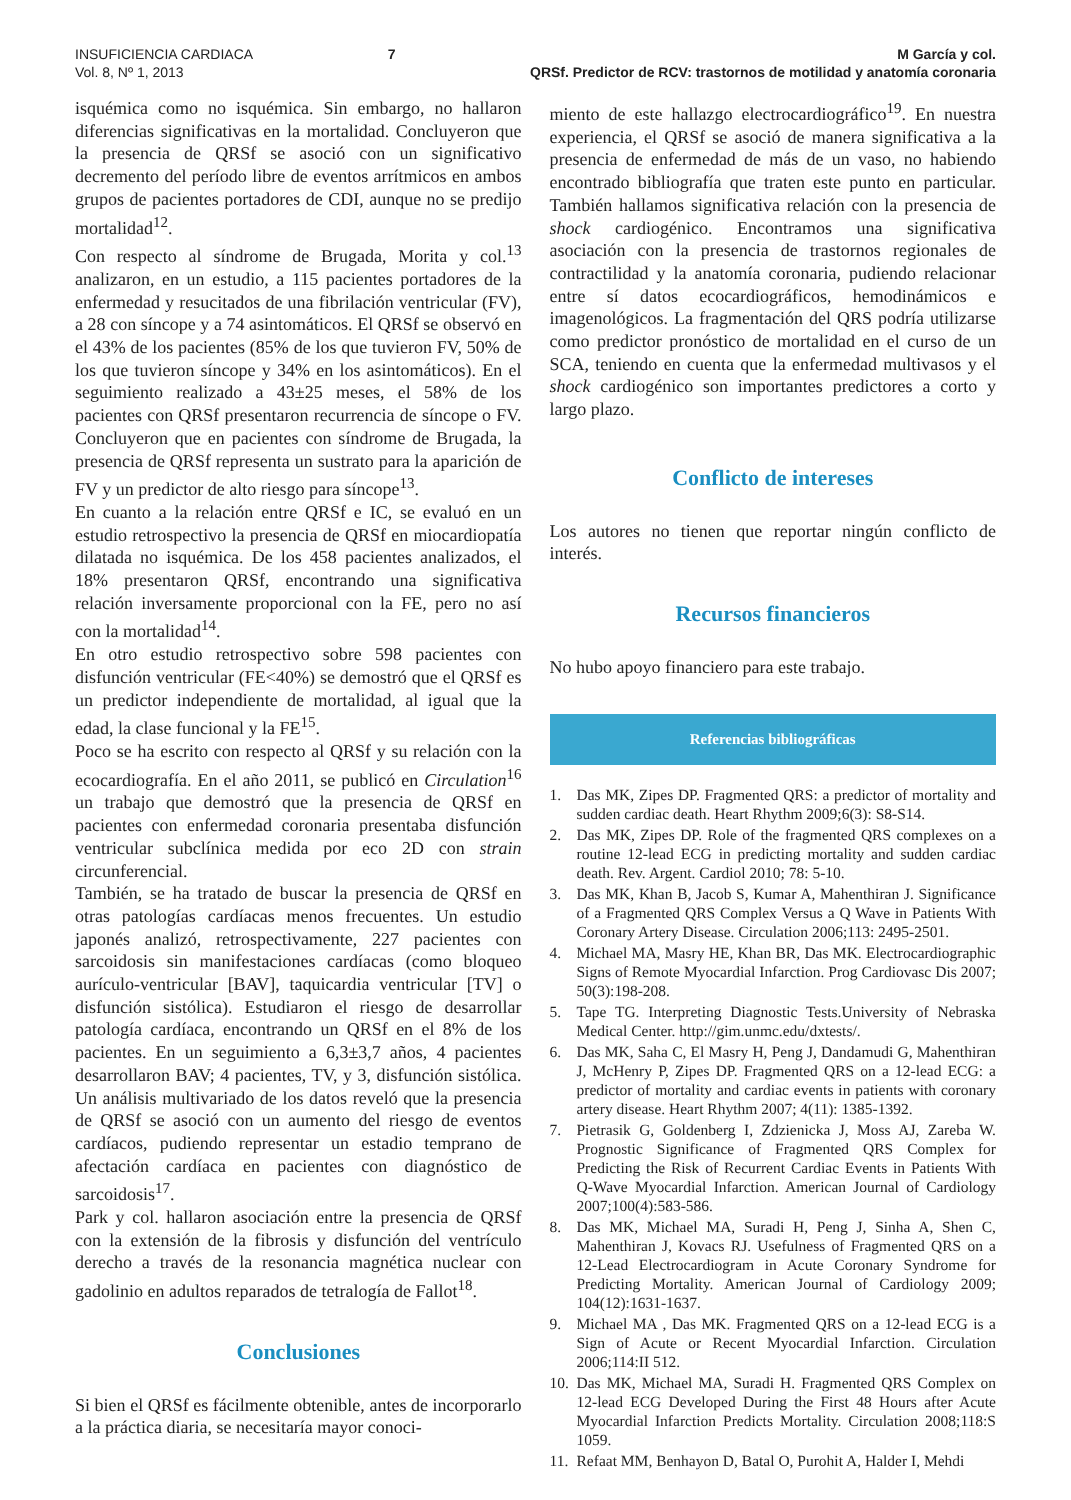INSUFICIENCIA CARDIACA
Vol. 8, Nº 1, 2013
7 M García y col.
QRSf. Predictor de RCV: trastornos de motilidad y anatomía coronaria
isquémica como no isquémica. Sin embargo, no hallaron diferencias significativas en la mortalidad. Concluyeron que la presencia de QRSf se asoció con un significativo decremento del período libre de eventos arrítmicos en ambos grupos de pacientes portadores de CDI, aunque no se predijo mortalidad<sup>12</sup>.
Con respecto al síndrome de Brugada, Morita y col.<sup>13</sup> analizaron, en un estudio, a 115 pacientes portadores de la enfermedad y resucitados de una fibrilación ventricular (FV), a 28 con síncope y a 74 asintomáticos. El QRSf se observó en el 43% de los pacientes (85% de los que tuvieron FV, 50% de los que tuvieron síncope y 34% en los asintomáticos). En el seguimiento realizado a 43±25 meses, el 58% de los pacientes con QRSf presentaron recurrencia de síncope o FV. Concluyeron que en pacientes con síndrome de Brugada, la presencia de QRSf representa un sustrato para la aparición de FV y un predictor de alto riesgo para síncope<sup>13</sup>.
En cuanto a la relación entre QRSf e IC, se evaluó en un estudio retrospectivo la presencia de QRSf en miocardiopatía dilatada no isquémica. De los 458 pacientes analizados, el 18% presentaron QRSf, encontrando una significativa relación inversamente proporcional con la FE, pero no así con la mortalidad<sup>14</sup>.
En otro estudio retrospectivo sobre 598 pacientes con disfunción ventricular (FE<40%) se demostró que el QRSf es un predictor independiente de mortalidad, al igual que la edad, la clase funcional y la FE<sup>15</sup>.
Poco se ha escrito con respecto al QRSf y su relación con la ecocardiografía. En el año 2011, se publicó en Circulation<sup>16</sup> un trabajo que demostró que la presencia de QRSf en pacientes con enfermedad coronaria presentaba disfunción ventricular subclínica medida por eco 2D con strain circunferencial.
También, se ha tratado de buscar la presencia de QRSf en otras patologías cardíacas menos frecuentes. Un estudio japonés analizó, retrospectivamente, 227 pacientes con sarcoidosis sin manifestaciones cardíacas (como bloqueo aurículo-ventricular [BAV], taquicardia ventricular [TV] o disfunción sistólica). Estudiaron el riesgo de desarrollar patología cardíaca, encontrando un QRSf en el 8% de los pacientes. En un seguimiento a 6,3±3,7 años, 4 pacientes desarrollaron BAV; 4 pacientes, TV, y 3, disfunción sistólica. Un análisis multivariado de los datos reveló que la presencia de QRSf se asoció con un aumento del riesgo de eventos cardíacos, pudiendo representar un estadio temprano de afectación cardíaca en pacientes con diagnóstico de sarcoidosis<sup>17</sup>.
Park y col. hallaron asociación entre la presencia de QRSf con la extensión de la fibrosis y disfunción del ventrículo derecho a través de la resonancia magnética nuclear con gadolinio en adultos reparados de tetralogía de Fallot<sup>18</sup>.
Conclusiones
Si bien el QRSf es fácilmente obtenible, antes de incorporarlo a la práctica diaria, se necesitaría mayor conoci-
miento de este hallazgo electrocardiográfico<sup>19</sup>. En nuestra experiencia, el QRSf se asoció de manera significativa a la presencia de enfermedad de más de un vaso, no habiendo encontrado bibliografía que traten este punto en particular. También hallamos significativa relación con la presencia de shock cardiogénico. Encontramos una significativa asociación con la presencia de trastornos regionales de contractilidad y la anatomía coronaria, pudiendo relacionar entre sí datos ecocardiográficos, hemodinámicos e imagenológicos. La fragmentación del QRS podría utilizarse como predictor pronóstico de mortalidad en el curso de un SCA, teniendo en cuenta que la enfermedad multivasos y el shock cardiogénico son importantes predictores a corto y largo plazo.
Conflicto de intereses
Los autores no tienen que reportar ningún conflicto de interés.
Recursos financieros
No hubo apoyo financiero para este trabajo.
Referencias bibliográficas
1. Das MK, Zipes DP. Fragmented QRS: a predictor of mortality and sudden cardiac death. Heart Rhythm 2009;6(3): S8-S14.
2. Das MK, Zipes DP. Role of the fragmented QRS complexes on a routine 12-lead ECG in predicting mortality and sudden cardiac death. Rev. Argent. Cardiol 2010; 78: 5-10.
3. Das MK, Khan B, Jacob S, Kumar A, Mahenthiran J. Significance of a Fragmented QRS Complex Versus a Q Wave in Patients With Coronary Artery Disease. Circulation 2006;113: 2495-2501.
4. Michael MA, Masry HE, Khan BR, Das MK. Electrocardiographic Signs of Remote Myocardial Infarction. Prog Cardiovasc Dis 2007; 50(3):198-208.
5. Tape TG. Interpreting Diagnostic Tests.University of Nebraska Medical Center. http://gim.unmc.edu/dxtests/.
6. Das MK, Saha C, El Masry H, Peng J, Dandamudi G, Mahenthiran J, McHenry P, Zipes DP. Fragmented QRS on a 12-lead ECG: a predictor of mortality and cardiac events in patients with coronary artery disease. Heart Rhythm 2007; 4(11): 1385-1392.
7. Pietrasik G, Goldenberg I, Zdzienicka J, Moss AJ, Zareba W. Prognostic Significance of Fragmented QRS Complex for Predicting the Risk of Recurrent Cardiac Events in Patients With Q-Wave Myocardial Infarction. American Journal of Cardiology 2007;100(4):583-586.
8. Das MK, Michael MA, Suradi H, Peng J, Sinha A, Shen C, Mahenthiran J, Kovacs RJ. Usefulness of Fragmented QRS on a 12-Lead Electrocardiogram in Acute Coronary Syndrome for Predicting Mortality. American Journal of Cardiology 2009; 104(12):1631-1637.
9. Michael MA , Das MK. Fragmented QRS on a 12-lead ECG is a Sign of Acute or Recent Myocardial Infarction. Circulation 2006;114:II 512.
10. Das MK, Michael MA, Suradi H. Fragmented QRS Complex on 12-lead ECG Developed During the First 48 Hours after Acute Myocardial Infarction Predicts Mortality. Circulation 2008;118:S 1059.
11. Refaat MM, Benhayon D, Batal O, Purohit A, Halder I, Mehdi